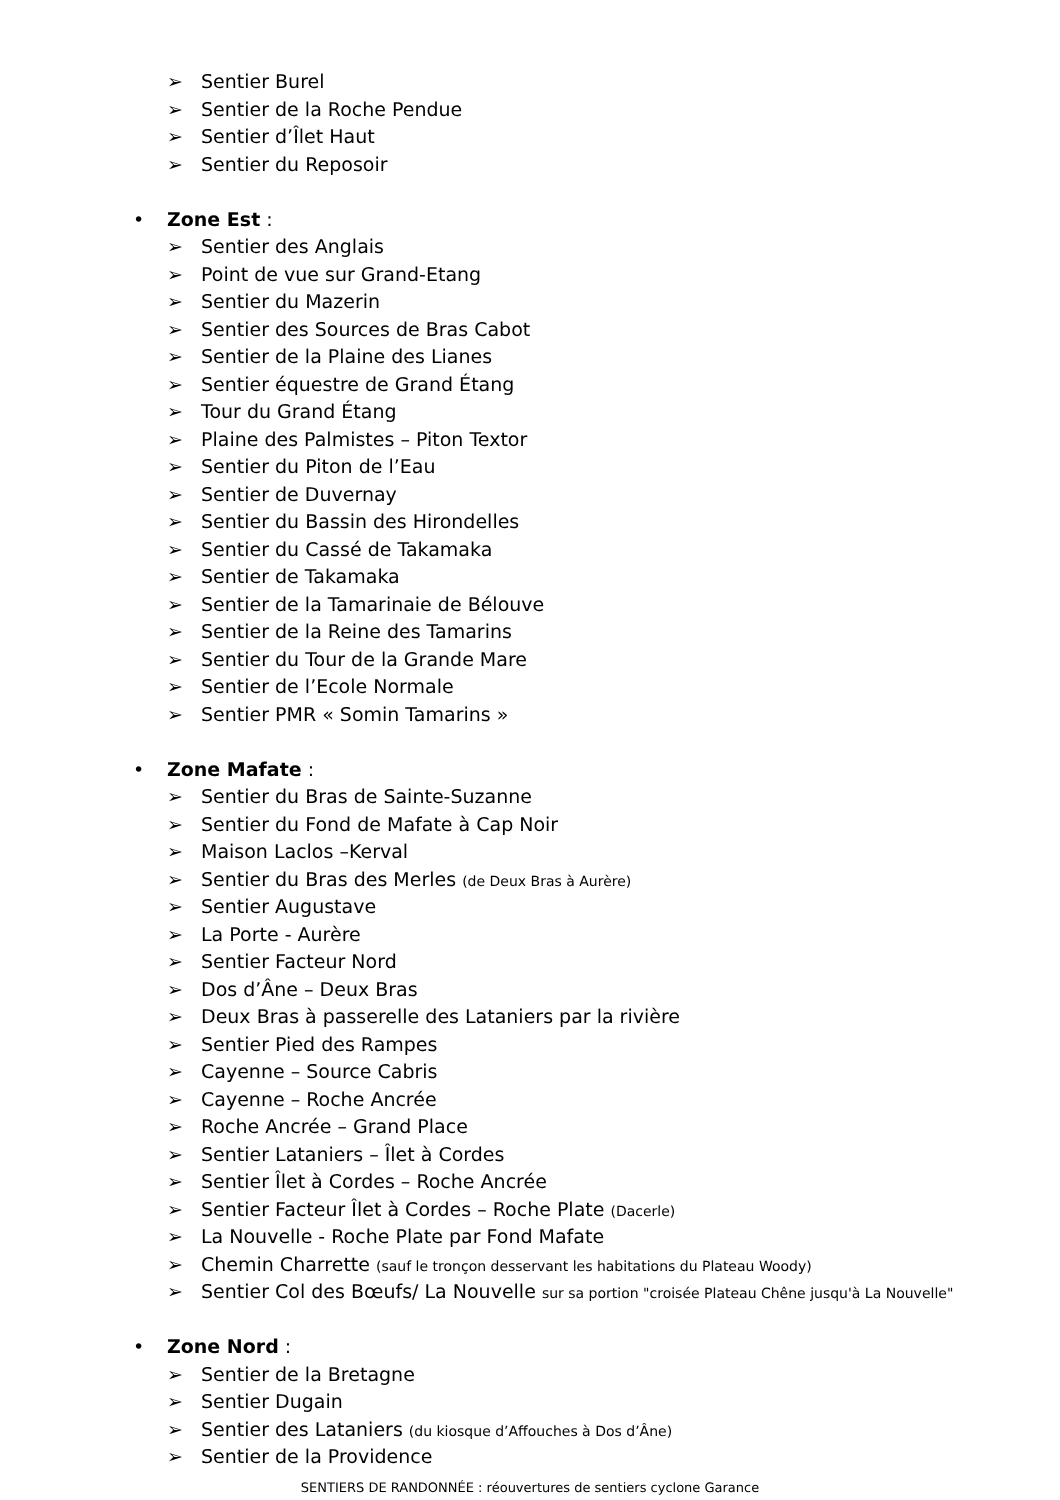➢ Sentier Burel
➢ Sentier de la Roche Pendue
➢ Sentier d’Îlet Haut
➢ Sentier du Reposoir
• Zone Est :
➢ Sentier des Anglais
➢ Point de vue sur Grand-Etang
➢ Sentier du Mazerin
➢ Sentier des Sources de Bras Cabot
➢ Sentier de la Plaine des Lianes
➢ Sentier équestre de Grand Étang
➢ Tour du Grand Étang
➢ Plaine des Palmistes – Piton Textor
➢ Sentier du Piton de l’Eau
➢ Sentier de Duvernay
➢ Sentier du Bassin des Hirondelles
➢ Sentier du Cassé de Takamaka
➢ Sentier de Takamaka
➢ Sentier de la Tamarinaie de Bélouve
➢ Sentier de la Reine des Tamarins
➢ Sentier du Tour de la Grande Mare
➢ Sentier de l’Ecole Normale
➢ Sentier PMR « Somin Tamarins »
• Zone Mafate :
➢ Sentier du Bras de Sainte-Suzanne
➢ Sentier du Fond de Mafate à Cap Noir
➢ Maison Laclos –Kerval
➢ Sentier du Bras des Merles (de Deux Bras à Aurère)
➢ Sentier Augustave
➢ La Porte - Aurère
➢ Sentier Facteur Nord
➢ Dos d’Âne – Deux Bras
➢ Deux Bras à passerelle des Lataniers par la rivière
➢ Sentier Pied des Rampes
➢ Cayenne – Source Cabris
➢ Cayenne – Roche Ancrée
➢ Roche Ancrée – Grand Place
➢ Sentier Lataniers – Îlet à Cordes
➢ Sentier Îlet à Cordes – Roche Ancrée
➢ Sentier Facteur Îlet à Cordes – Roche Plate (Dacerle)
➢ La Nouvelle - Roche Plate par Fond Mafate
➢ Chemin Charrette (sauf le tronçon desservant les habitations du Plateau Woody)
➢ Sentier Col des Bœufs/ La Nouvelle sur sa portion "croisée Plateau Chêne jusqu'à La Nouvelle"
• Zone Nord :
➢ Sentier de la Bretagne
➢ Sentier Dugain
➢ Sentier des Lataniers (du kiosque d’Affouches à Dos d’Âne)
➢ Sentier de la Providence
SENTIERS DE RANDONNÉE : réouvertures de sentiers cyclone Garance